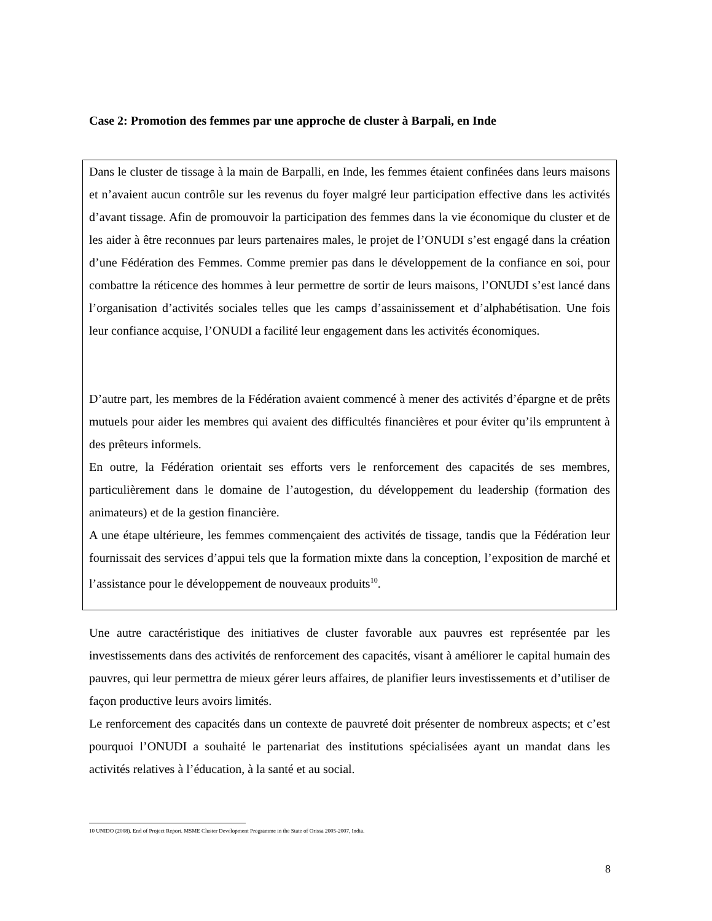Case 2: Promotion des femmes par une approche de cluster à Barpali, en Inde
Dans le cluster de tissage à la main de Barpalli, en Inde, les femmes étaient confinées dans leurs maisons et n’avaient aucun contrôle sur les revenus du foyer malgré leur participation effective dans les activités d’avant tissage. Afin de promouvoir la participation des femmes dans la vie économique du cluster et de les aider à être reconnues par leurs partenaires males, le projet de l’ONUDI s’est engagé dans la création d’une Fédération des Femmes. Comme premier pas dans le développement de la confiance en soi, pour combattre la réticence des hommes à leur permettre de sortir de leurs maisons, l’ONUDI s’est lancé dans l’organisation d’activités sociales telles que les camps d’assainissement et d’alphabétisation. Une fois leur confiance acquise, l’ONUDI a facilité leur engagement dans les activités économiques.
D’autre part, les membres de la Fédération avaient commencé à mener des activités d’épargne et de prêts mutuels pour aider les membres qui avaient des difficultés financières et pour éviter qu’ils empruntent à des prêteurs informels.
En outre, la Fédération orientait ses efforts vers le renforcement des capacités de ses membres, particulièrement dans le domaine de l’autogestion, du développement du leadership (formation des animateurs) et de la gestion financière.
A une étape ultérieure, les femmes commençaient des activités de tissage, tandis que la Fédération leur fournissait des services d’appui tels que la formation mixte dans la conception, l’exposition de marché et l’assistance pour le développement de nouveaux produits<sup>10</sup>.
Une autre caractéristique des initiatives de cluster favorable aux pauvres est représentée par les investissements dans des activités de renforcement des capacités, visant à améliorer le capital humain des pauvres, qui leur permettra de mieux gérer leurs affaires, de planifier leurs investissements et d’utiliser de façon productive leurs avoirs limités.
Le renforcement des capacités dans un contexte de pauvreté doit présenter de nombreux aspects; et c’est pourquoi l’ONUDI a souhaité le partenariat des institutions spécialisées ayant un mandat dans les activités relatives à l’éducation, à la santé et au social.
10 UNIDO (2008). End of Project Report. MSME Cluster Development Programme in the State of Orissa 2005-2007, India.
8